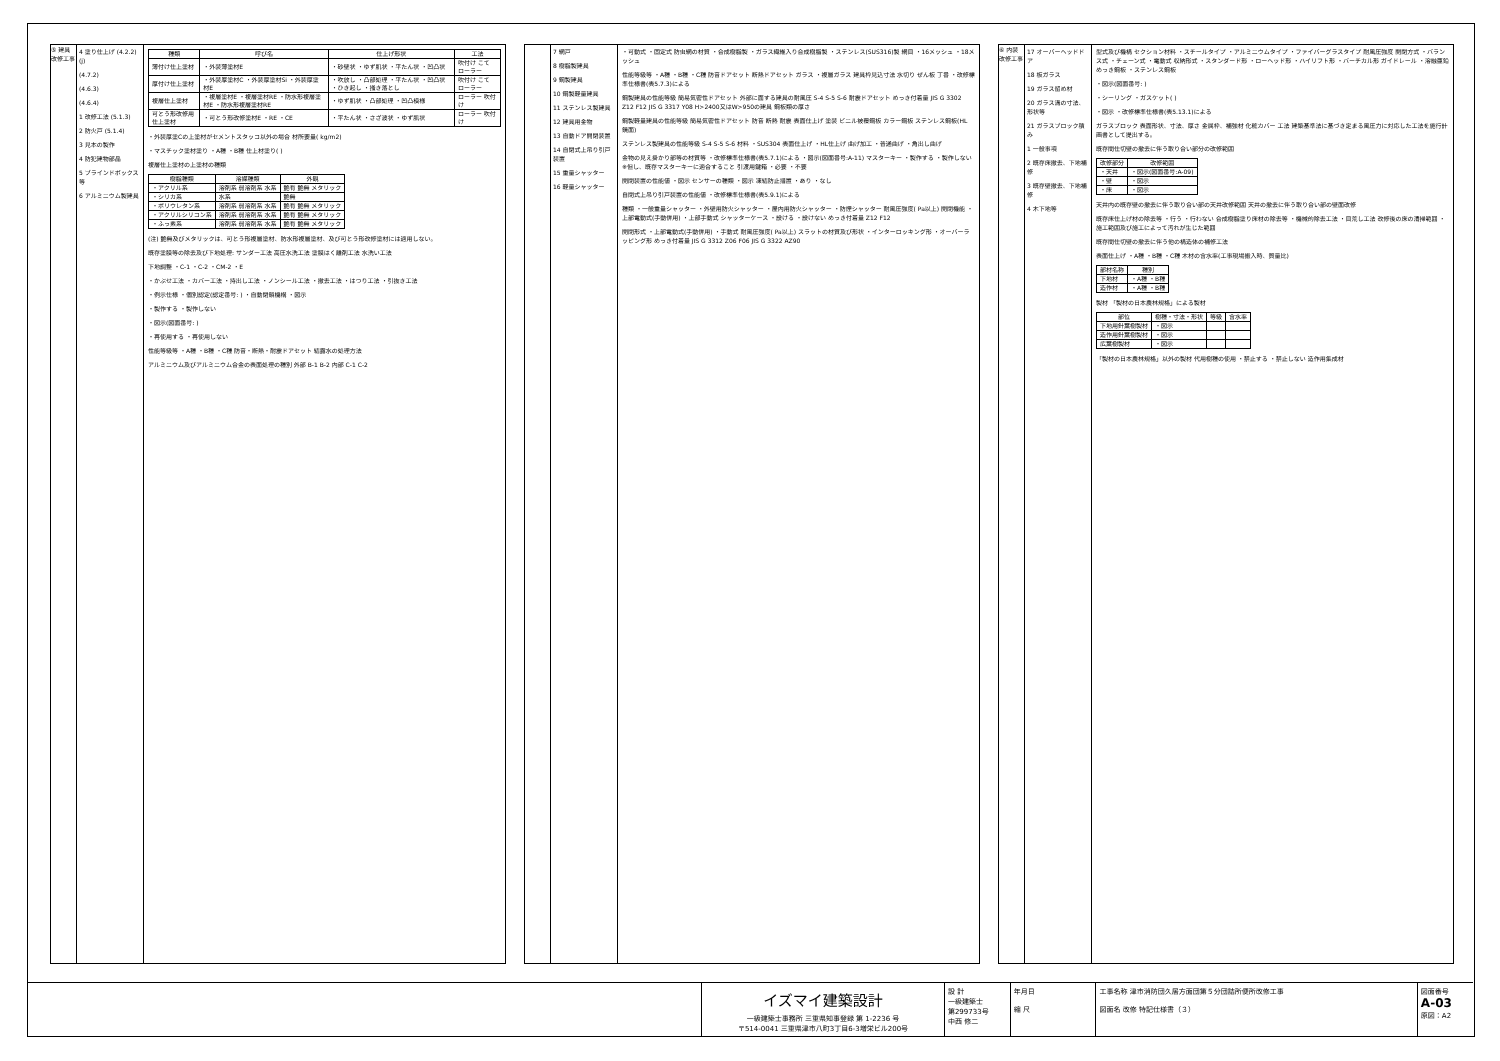⑤ 建具改修工事
4 塗り仕上げ (4.2.2)(j)
(4.7.2)
(4.6.3)
(4.6.4)
1 改修工法 (5.1.3)
2 防火戸 (5.1.4)
3 見本の製作
4 防犯建物部品
5 ブラインドボックス等
6 アルミニウム製建具
| 種類 | 呼び名 | 仕上げ形状 | 工法 |
| --- | --- | --- | --- |
| 薄付け仕上塗材 | ・外装薄塗材E | ・砂壁状 ・ゆず肌状 ・平たん状 ・凹凸状 | 吹付け こて ローラー |
| 厚付け仕上塗材 | ・外装厚塗材C ・外装厚塗材Si ・外装厚塗材E | ・吹放し ・凸部処理 ・平たん状 ・凹凸状 ・ひき起し ・掻き落とし | 吹付け こて ローラー |
| 複層仕上塗材 | ・複層塗材E ・複層塗材RE ・防水形複層塗材E ・防水形複層塗材RE | ・ゆず肌状 ・凸部処理 ・凹凸模様 | ローラー 吹付け |
| 可とう形改修用仕上塗材 | ・可とう形改修塗材E ・RE ・CE | ・平たん状 ・さざ波状 ・ゆず肌状 | ローラー 吹付け |
・外装厚塗Cの上塗材がセメントスタッコ以外の場合 材所要量( kg/m2)
・マスチック塗材塗り ・A種 ・B種 仕上材塗り( )
複層仕上塗材の上塗材の種類
| 樹脂種類 | 溶媒種類 | 外観 |
| --- | --- | --- |
| ・アクリル系 | 溶剤系 弱溶剤系 水系 | 艶有 艶無 メタリック |
| ・シリカ系 | 水系 | 艶無 |
| ・ポリウレタン系 | 溶剤系 弱溶剤系 水系 | 艶有 艶無 メタリック |
| ・アクリルシリコン系 | 溶剤系 弱溶剤系 水系 | 艶有 艶無 メタリック |
| ・ふっ素系 | 溶剤系 弱溶剤系 水系 | 艶有 艶無 メタリック |
(注) 艶無及びメタリックは、可とう形複層塗材、防水形複層塗材、及び可とう形改修塗材には適用しない。
既存塗膜等の除去及び下地処理: サンダー工法 高圧水洗工法 塗膜はく離剤工法 水洗い工法
下地調整 ・C-1 ・C-2 ・CM-2 ・E
・かぶせ工法 ・カバー工法 ・持出し工法 ・ノンシール工法 ・撤去工法 ・はつり工法 ・引抜き工法
・例示仕様 ・個別認定(認定番号: ) ・自動閉鎖機構 ・図示
・製作する ・製作しない
・図示(図面番号: )
・再使用する ・再使用しない
性能等級等 ・A種 ・B種 ・C種 防音・断熱・耐震ドアセット 結露水の処理方法
アルミニウム及びアルミニウム合金の表面処理の種別 外部 B-1 B-2 内部 C-1 C-2
7 網戸
8 樹脂製建具
9 鋼製建具
10 鋼製軽量建具
11 ステンレス製建具
12 建具用金物
13 自動ドア開閉装置
14 自閉式上吊り引戸装置
15 重量シャッター
16 軽量シャッター
・可動式 ・固定式 防虫網の材質 ・合成樹脂製 ・ガラス繊維入り合成樹脂製 ・ステンレス(SUS316)製 網目 ・16メッシュ ・18メッシュ
性能等級等 ・A種 ・B種 ・C種 防音ドアセット 断熱ドアセット ガラス ・複層ガラス 建具枠見込寸法 水切り ぜん板 丁番 ・改修標準仕様書(表5.7.3)による
鋼製建具の性能等級 簡易気密性ドアセット 外部に面する建具の耐風圧 S-4 S-5 S-6 耐震ドアセット めっき付着量 JIS G 3302 Z12 F12 JIS G 3317 Y08 H>2400又はW>950の建具 鋼板類の厚さ
鋼製軽量建具の性能等級 簡易気密性ドアセット 防音 断熱 耐震 表面仕上げ 塗装 ビニル被覆鋼板 カラー鋼板 ステンレス鋼板(HL 鏡面)
ステンレス製建具の性能等級 S-4 S-5 S-6 材料 ・SUS304 表面仕上げ ・HL仕上げ 曲げ加工 ・普通曲げ ・角出し曲げ
金物の見え掛かり部等の材質等 ・改修標準仕様書(表5.7.1)による ・図示(図面番号:A-11) マスターキー ・製作する ・製作しない ※但し、既存マスターキーに適合すること 引渡用鍵箱 ・必要 ・不要
開閉装置の性能値 ・図示 センサーの種類 ・図示 凍結防止措置 ・あり ・なし
自閉式上吊り引戸装置の性能値 ・改修標準仕様書(表5.9.1)による
種類 ・一般重量シャッター ・外壁用防火シャッター ・屋内用防火シャッター ・防煙シャッター 耐風圧強度( Pa以上) 開閉機能 ・上部電動式(手動併用) ・上部手動式 シャッターケース ・設ける ・設けない めっき付着量 Z12 F12
開閉形式 ・上部電動式(手動併用) ・手動式 耐風圧強度( Pa以上) スラットの材質及び形状 ・インターロッキング形 ・オーバーラッピング形 めっき付着量 JIS G 3312 Z06 F06 JIS G 3322 AZ90
⑥ 内装改修工事
17 オーバーヘッドドア
18 板ガラス
19 ガラス留め材
20 ガラス溝の寸法、形状等
21 ガラスブロック積み
1 一般事項
2 既存床撤去、下地補修
3 既存壁撤去、下地補修
4 木下地等
型式及び機構 セクション材料 ・スチールタイプ ・アルミニウムタイプ ・ファイバーグラスタイプ 耐風圧強度 開閉方式 ・バランス式 ・チェーン式 ・電動式 収納形式 ・スタンダード形 ・ローヘッド形 ・ハイリフト形 ・バーチカル形 ガイドレール ・溶融亜鉛めっき鋼板 ・ステンレス鋼板
・図示(図面番号: )
・シーリング ・ガスケット( )
・図示 ・改修標準仕様書(表5.13.1)による
ガラスブロック 表面形状、寸法、厚さ 金属枠、補強材 化粧カバー 工法 建築基準法に基づき定まる風圧力に対応した工法を施行計画書として提出する。
既存間仕切壁の撤去に伴う取り合い部分の改修範囲
| 改修部分 | 改修範囲 |
| --- | --- |
| ・天井 | ・図示(図面番号:A-09) |
| ・壁 | ・図示 |
| ・床 | ・図示 |
天井内の既存壁の撤去に伴う取り合い部の天井改修範囲 天井の撤去に伴う取り合い部の壁面改修
既存床仕上げ材の除去等 ・行う ・行わない 合成樹脂塗り床材の除去等 ・機械的除去工法 ・目荒し工法 改修後の床の清掃範囲 ・施工範囲及び施工によって汚れが生じた範囲
既存間仕切壁の撤去に伴う他の構造体の補修工法
表面仕上げ ・A種 ・B種 ・C種 木材の含水率(工事現場搬入時、質量比)
| 部材名称 | 種別 |
| --- | --- |
| 下地材 | ・A種 ・B種 |
| 造作材 | ・A種 ・B種 |
製材 「製材の日本農林規格」による製材
| 部位 | 樹種・寸法・形状 | 等級 | 含水率 |
| --- | --- | --- | --- |
| 下地用針葉樹製材 | ・図示 | | |
| 造作用針葉樹製材 | ・図示 | | |
| 広葉樹製材 | ・図示 | | |
「製材の日本農林規格」以外の製材 代用樹種の使用 ・禁止する ・禁止しない 造作用集成材
イズマイ建築設計
一級建築士事務所 三重県知事登録 第 1-2236 号
〒514-0041 三重県津市八町3丁目6-3増栄ビル200号
設 計
一級建築士
第299733号
中西 修二
年月日
縮 尺
工事名称 津市消防団久居方面団第５分団詰所便所改修工事
図面名 改修 特記仕様書（３）
図面番号
A-03
原図：A2